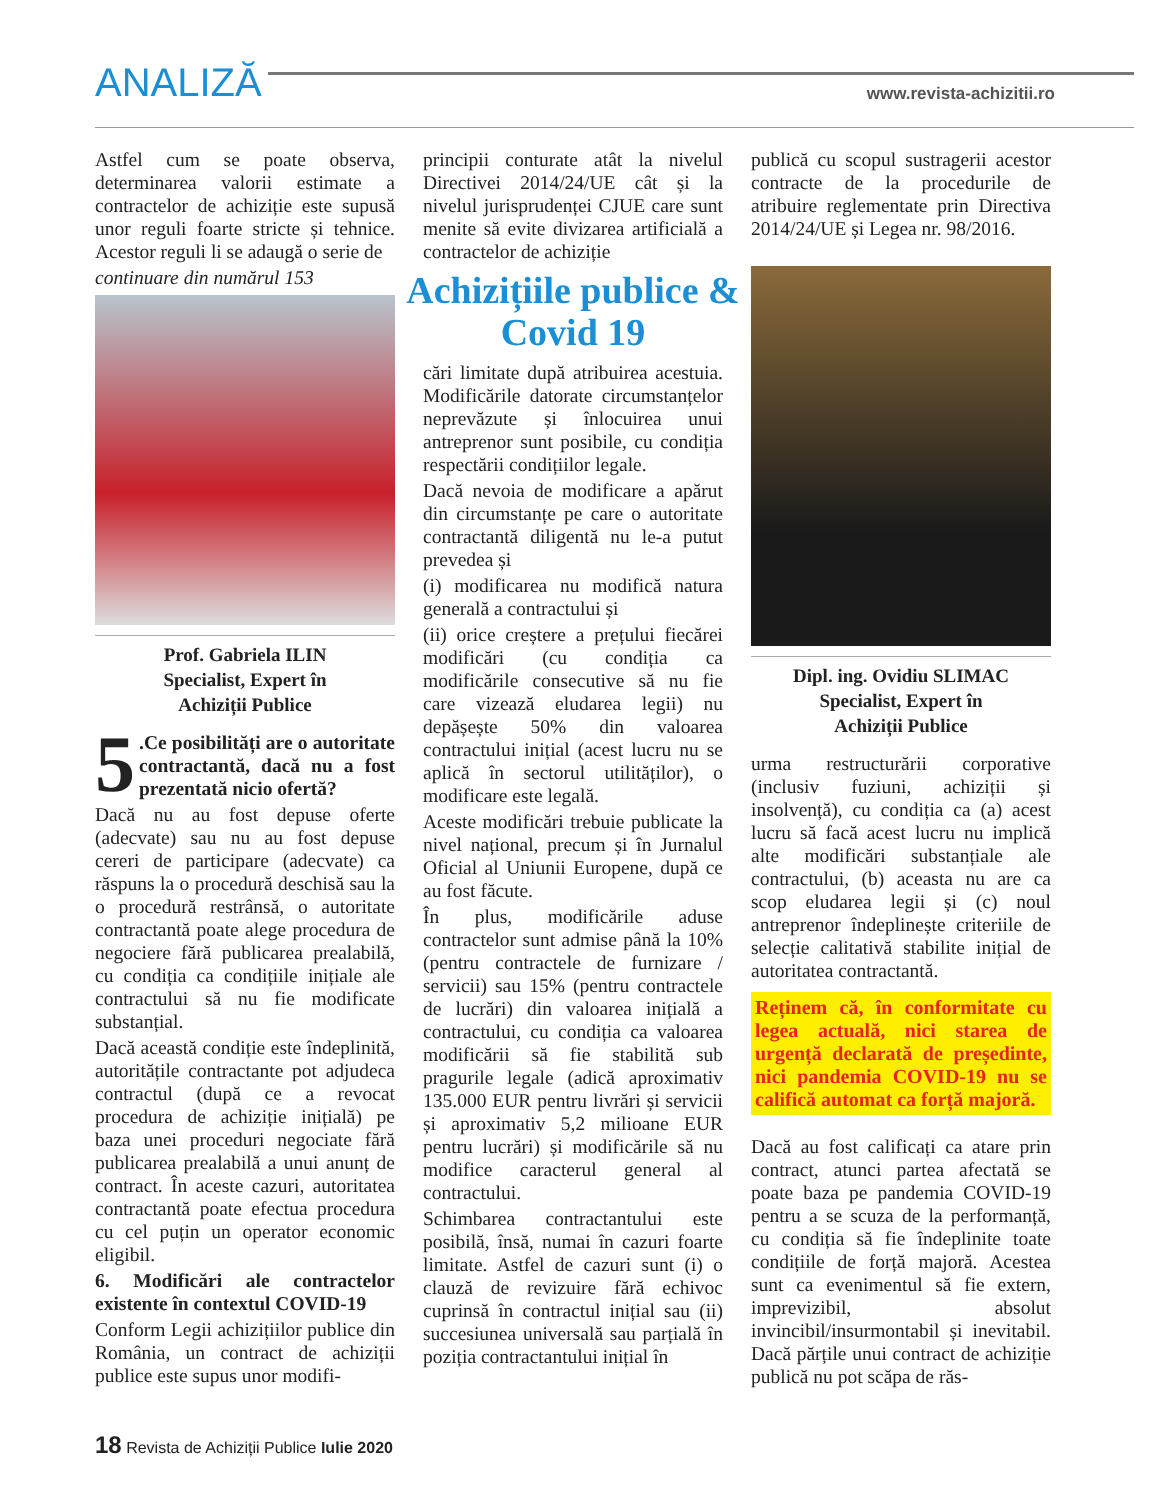ANALIZĂ www.revista-achizitii.ro
Astfel cum se poate observa, determinarea valorii estimate a contractelor de achiziție este supusă unor reguli foarte stricte și tehnice. Acestor reguli li se adaugă o serie de
continuare din numărul 153
Prof. Gabriela ILIN
Specialist, Expert în
Achiziții Publice
5.Ce posibilități are o autoritate contractantă, dacă nu a fost prezentată nicio ofertă?
Dacă nu au fost depuse oferte (adecvate) sau nu au fost depuse cereri de participare (adecvate) ca răspuns la o procedură deschisă sau la o procedură restrânsă, o autoritate contractantă poate alege procedura de negociere fără publicarea prealabilă, cu condiția ca condițiile inițiale ale contractului să nu fie modificate substanțial.
Dacă această condiție este îndeplinită, autoritățile contractante pot adjudeca contractul (după ce a revocat procedura de achiziție inițială) pe baza unei proceduri negociate fără publicarea prealabilă a unui anunț de contract. În aceste cazuri, autoritatea contractantă poate efectua procedura cu cel puțin un operator economic eligibil.
6. Modificări ale contractelor existente în contextul COVID-19
Conform Legii achizițiilor publice din România, un contract de achiziții publice este supus unor modifi-
principii conturate atât la nivelul Directivei 2014/24/UE cât și la nivelul jurisprudenței CJUE care sunt menite să evite divizarea artificială a contractelor de achiziție
Achizițiile publice & Covid 19
cări limitate după atribuirea acestuia. Modificările datorate circumstanțelor neprevăzute și înlocuirea unui antreprenor sunt posibile, cu condiția respectării condițiilor legale.
Dacă nevoia de modificare a apărut din circumstanțe pe care o autoritate contractantă diligentă nu le-a putut prevedea și
(i) modificarea nu modifică natura generală a contractului și
(ii) orice creștere a prețului fiecărei modificări (cu condiția ca modificările consecutive să nu fie care vizează eludarea legii) nu depășește 50% din valoarea contractului inițial (acest lucru nu se aplică în sectorul utilităților), o modificare este legală.
Aceste modificări trebuie publicate la nivel național, precum și în Jurnalul Oficial al Uniunii Europene, după ce au fost făcute.
În plus, modificările aduse contractelor sunt admise până la 10% (pentru contractele de furnizare / servicii) sau 15% (pentru contractele de lucrări) din valoarea inițială a contractului, cu condiția ca valoarea modificării să fie stabilită sub pragurile legale (adică aproximativ 135.000 EUR pentru livrări și servicii și aproximativ 5,2 milioane EUR pentru lucrări) și modificările să nu modifice caracterul general al contractului.
Schimbarea contractantului este posibilă, însă, numai în cazuri foarte limitate. Astfel de cazuri sunt (i) o clauză de revizuire fără echivoc cuprinsă în contractul inițial sau (ii) succesiunea universală sau parțială în poziția contractantului inițial în
publică cu scopul sustragerii acestor contracte de la procedurile de atribuire reglementate prin Directiva 2014/24/UE și Legea nr. 98/2016.
Dipl. ing. Ovidiu SLIMAC
Specialist, Expert în
Achiziții Publice
urma restructurării corporative (inclusiv fuziuni, achiziții și insolvență), cu condiția ca (a) acest lucru să facă acest lucru nu implică alte modificări substanțiale ale contractului, (b) aceasta nu are ca scop eludarea legii și (c) noul antreprenor îndeplinește criteriile de selecție calitativă stabilite inițial de autoritatea contractantă.
Reținem că, în conformitate cu legea actuală, nici starea de urgență declarată de președinte, nici pandemia COVID-19 nu se califică automat ca forță majoră.
Dacă au fost calificați ca atare prin contract, atunci partea afectată se poate baza pe pandemia COVID-19 pentru a se scuza de la performanță, cu condiția să fie îndeplinite toate condițiile de forță majoră. Acestea sunt ca evenimentul să fie extern, imprevizibil, absolut invincibil/insurmontabil și inevitabil. Dacă părțile unui contract de achiziție publică nu pot scăpa de răs-
18 Revista de Achiziții Publice Iulie 2020